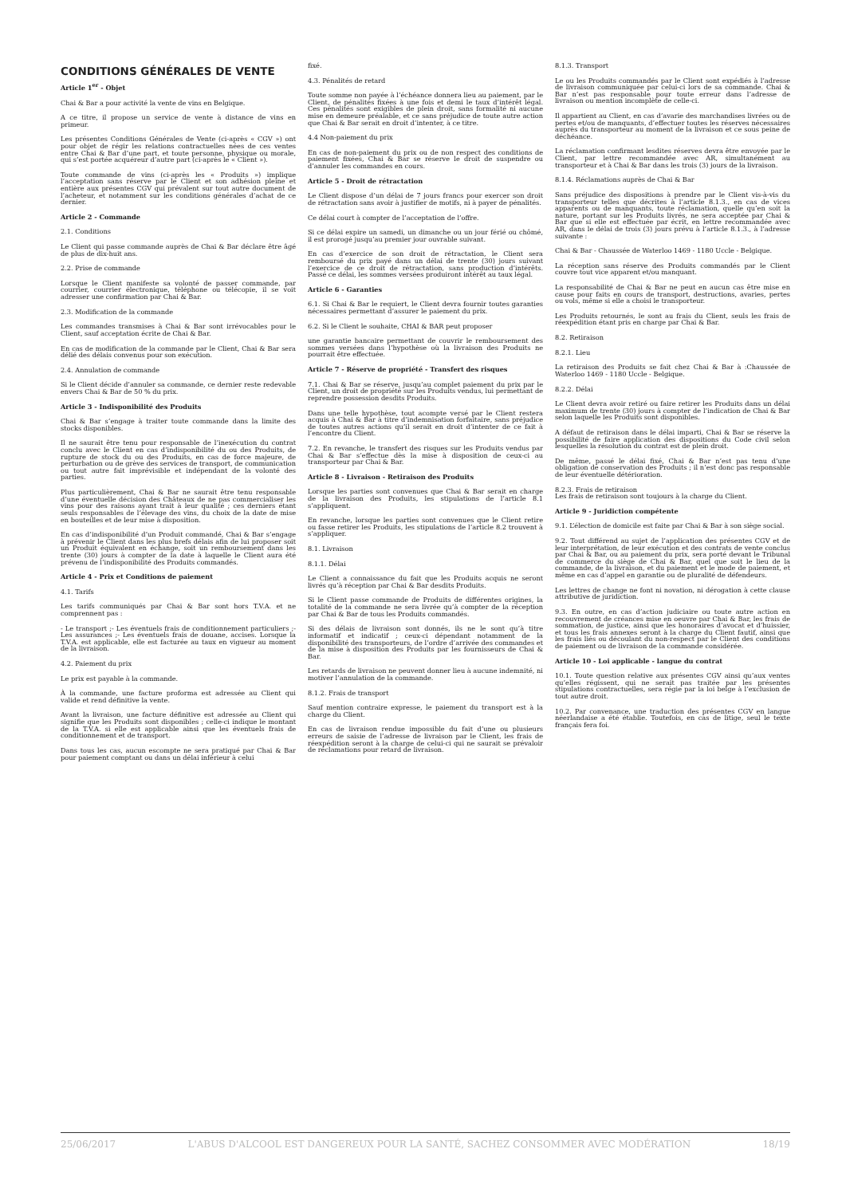CONDITIONS GÉNÉRALES DE VENTE
Article 1<sup>er</sup> - Objet
Chai & Bar a pour activité la vente de vins en Belgique.
A ce titre, il propose un service de vente à distance de vins en primeur.
Les présentes Conditions Générales de Vente (ci-après « CGV ») ont pour objet de régir les relations contractuelles nées de ces ventes entre Chai & Bar d’une part, et toute personne, physique ou morale, qui s’est portée acquéreur d’autre part (ci-après le « Client »).
Toute commande de vins (ci-après les « Produits ») implique l’acceptation sans réserve par le Client et son adhésion pleine et entière aux présentes CGV qui prévalent sur tout autre document de l’acheteur, et notamment sur les conditions générales d’achat de ce dernier.
Article 2 - Commande
2.1. Conditions
Le Client qui passe commande auprès de Chai & Bar déclare être âgé de plus de dix-huit ans.
2.2. Prise de commande
Lorsque le Client manifeste sa volonté de passer commande, par courrier, courrier électronique, téléphone ou télécopie, il se voit adresser une confirmation par Chai & Bar.
2.3. Modification de la commande
Les commandes transmises à Chai & Bar sont irrévocables pour le Client, sauf acceptation écrite de Chai & Bar.
En cas de modification de la commande par le Client, Chai & Bar sera délié des délais convenus pour son exécution.
2.4. Annulation de commande
Si le Client décide d’annuler sa commande, ce dernier reste redevable envers Chai & Bar de 50 % du prix.
Article 3 - Indisponibilité des Produits
Chai & Bar s’engage à traiter toute commande dans la limite des stocks disponibles.
Il ne saurait être tenu pour responsable de l’inexécution du contrat conclu avec le Client en cas d’indisponibilité du ou des Produits, de rupture de stock du ou des Produits, en cas de force majeure, de perturbation ou de grève des services de transport, de communication ou tout autre fait imprévisible et indépendant de la volonté des parties.
Plus particulièrement, Chai & Bar ne saurait être tenu responsable d’une éventuelle décision des Châteaux de ne pas commercialiser les vins pour des raisons ayant trait à leur qualité ; ces derniers étant seuls responsables de l’élevage des vins, du choix de la date de mise en bouteilles et de leur mise à disposition.
En cas d’indisponibilité d’un Produit commandé, Chai & Bar s’engage à prévenir le Client dans les plus brefs délais afin de lui proposer soit un Produit équivalent en échange, soit un remboursement dans les trente (30) jours à compter de la date à laquelle le Client aura été prévenu de l’indisponibilité des Produits commandés.
Article 4 - Prix et Conditions de paiement
4.1. Tarifs
Les tarifs communiqués par Chai & Bar sont hors T.V.A. et ne comprennent pas :
- Le transport ;- Les éventuels frais de conditionnement particuliers ;- Les assurances ;- Les éventuels frais de douane, accises. Lorsque la T.V.A. est applicable, elle est facturée au taux en vigueur au moment de la livraison.
4.2. Paiement du prix
Le prix est payable à la commande.
À la commande, une facture proforma est adressée au Client qui valide et rend définitive la vente.
Avant la livraison, une facture définitive est adressée au Client qui signifie que les Produits sont disponibles ; celle-ci indique le montant de la T.V.A. si elle est applicable ainsi que les éventuels frais de conditionnement et de transport.
Dans tous les cas, aucun escompte ne sera pratiqué par Chai & Bar pour paiement comptant ou dans un délai inférieur à celui
fixé.
4.3. Pénalités de retard
Toute somme non payée à l’échéance donnera lieu au paiement, par le Client, de pénalités fixées à une fois et demi le taux d’intérêt légal. Ces pénalités sont exigibles de plein droit, sans formalité ni aucune mise en demeure préalable, et ce sans préjudice de toute autre action que Chai & Bar serait en droit d’intenter, à ce titre.
4.4 Non-paiement du prix
En cas de non-paiement du prix ou de non respect des conditions de paiement fixées, Chai & Bar se réserve le droit de suspendre ou d’annuler les commandes en cours.
Article 5 - Droit de rétractation
Le Client dispose d’un délai de 7 jours francs pour exercer son droit de rétractation sans avoir à justifier de motifs, ni à payer de pénalités.
Ce délai court à compter de l’acceptation de l’offre.
Si ce délai expire un samedi, un dimanche ou un jour férié ou chômé, il est prorogé jusqu’au premier jour ouvrable suivant.
En cas d’exercice de son droit de rétractation, le Client sera remboursé du prix payé dans un délai de trente (30) jours suivant l’exercice de ce droit de rétractation, sans production d’intérêts. Passé ce délai, les sommes versées produiront intérêt au taux légal.
Article 6 - Garanties
6.1. Si Chai & Bar le requiert, le Client devra fournir toutes garanties nécessaires permettant d’assurer le paiement du prix.
6.2. Si le Client le souhaite, CHAI & BAR peut proposer
une garantie bancaire permettant de couvrir le remboursement des sommes versées dans l’hypothèse où la livraison des Produits ne pourrait être effectuée.
Article 7 - Réserve de propriété - Transfert des risques
7.1. Chai & Bar se réserve, jusqu’au complet paiement du prix par le Client, un droit de propriété sur les Produits vendus, lui permettant de reprendre possession desdits Produits.
Dans une telle hypothèse, tout acompte versé par le Client restera acquis à Chai & Bar à titre d’indemnisation forfaitaire, sans préjudice de toutes autres actions qu’il serait en droit d’intenter de ce fait à l’encontre du Client.
7.2. En revanche, le transfert des risques sur les Produits vendus par Chai & Bar s’effectue dès la mise à disposition de ceux-ci au transporteur par Chai & Bar.
Article 8 - Livraison - Retiraison des Produits
Lorsque les parties sont convenues que Chai & Bar serait en charge de la livraison des Produits, les stipulations de l’article 8.1 s’appliquent.
En revanche, lorsque les parties sont convenues que le Client retire ou fasse retirer les Produits, les stipulations de l’article 8.2 trouvent à s’appliquer.
8.1. Livraison
8.1.1. Délai
Le Client a connaissance du fait que les Produits acquis ne seront livrés qu’à réception par Chai & Bar desdits Produits.
Si le Client passe commande de Produits de différentes origines, la totalité de la commande ne sera livrée qu’à compter de la réception par Chai & Bar de tous les Produits commandés.
Si des délais de livraison sont donnés, ils ne le sont qu’à titre informatif et indicatif ; ceux-ci dépendant notamment de la disponibilité des transporteurs, de l’ordre d’arrivée des commandes et de la mise à disposition des Produits par les fournisseurs de Chai & Bar.
Les retards de livraison ne peuvent donner lieu à aucune indemnité, ni motiver l’annulation de la commande.
8.1.2. Frais de transport
Sauf mention contraire expresse, le paiement du transport est à la charge du Client.
En cas de livraison rendue impossible du fait d’une ou plusieurs erreurs de saisie de l’adresse de livraison par le Client, les frais de réexpédition seront à la charge de celui-ci qui ne saurait se prévaloir de réclamations pour retard de livraison.
8.1.3. Transport
Le ou les Produits commandés par le Client sont expédiés à l’adresse de livraison communiquée par celui-ci lors de sa commande. Chai & Bar n’est pas responsable pour toute erreur dans l’adresse de livraison ou mention incomplète de celle-ci.
Il appartient au Client, en cas d’avarie des marchandises livrées ou de pertes et/ou de manquants, d’effectuer toutes les réserves nécessaires auprès du transporteur au moment de la livraison et ce sous peine de déchéance.
La réclamation confirmant lesdites réserves devra être envoyée par le Client, par lettre recommandée avec AR, simultanément au transporteur et à Chai & Bar dans les trois (3) jours de la livraison.
8.1.4. Réclamations auprès de Chai & Bar
Sans préjudice des dispositions à prendre par le Client vis-à-vis du transporteur telles que décrites à l’article 8.1.3., en cas de vices apparents ou de manquants, toute réclamation, quelle qu’en soit la nature, portant sur les Produits livrés, ne sera acceptée par Chai & Bar que si elle est effectuée par écrit, en lettre recommandée avec AR, dans le délai de trois (3) jours prévu à l’article 8.1.3., à l’adresse suivante :
Chai & Bar - Chaussée de Waterloo 1469 - 1180 Uccle - Belgique.
La réception sans réserve des Produits commandés par le Client couvre tout vice apparent et/ou manquant.
La responsabilité de Chai & Bar ne peut en aucun cas être mise en cause pour faits en cours de transport, destructions, avaries, pertes ou vols, même si elle a choisi le transporteur.
Les Produits retournés, le sont au frais du Client, seuls les frais de réexpédition étant pris en charge par Chai & Bar.
8.2. Retiraison
8.2.1. Lieu
La retiraison des Produits se fait chez Chai & Bar à :Chaussée de Waterloo 1469 - 1180 Uccle - Belgique.
8.2.2. Délai
Le Client devra avoir retiré ou faire retirer les Produits dans un délai maximum de trente (30) jours à compter de l’indication de Chai & Bar selon laquelle les Produits sont disponibles.
A défaut de retiraison dans le délai imparti, Chai & Bar se réserve la possibilité de faire application des dispositions du Code civil selon lesquelles la résolution du contrat est de plein droit.
De même, passé le délai fixé, Chai & Bar n’est pas tenu d’une obligation de conservation des Produits ; il n’est donc pas responsable de leur éventuelle détérioration.
8.2.3. Frais de retiraison
Les frais de retiraison sont toujours à la charge du Client.
Article 9 - Juridiction compétente
9.1. L’élection de domicile est faite par Chai & Bar à son siège social.
9.2. Tout différend au sujet de l’application des présentes CGV et de leur interprétation, de leur exécution et des contrats de vente conclus par Chai & Bar, ou au paiement du prix, sera porté devant le Tribunal de commerce du siège de Chai & Bar, quel que soit le lieu de la commande, de la livraison, et du paiement et le mode de paiement, et même en cas d’appel en garantie ou de pluralité de défendeurs.
Les lettres de change ne font ni novation, ni dérogation à cette clause attributive de juridiction.
9.3. En outre, en cas d’action judiciaire ou toute autre action en recouvrement de créances mise en oeuvre par Chai & Bar, les frais de sommation, de justice, ainsi que les honoraires d’avocat et d’huissier, et tous les frais annexes seront à la charge du Client fautif, ainsi que les frais liés ou découlant du non-respect par le Client des conditions de paiement ou de livraison de la commande considérée.
Article 10 - Loi applicable - langue du contrat
10.1. Toute question relative aux présentes CGV ainsi qu’aux ventes qu’elles régissent, qui ne serait pas traitée par les présentes stipulations contractuelles, sera régie par la loi belge à l’exclusion de tout autre droit.
10.2. Par convenance, une traduction des présentes CGV en langue néerlandaise a été établie. Toutefois, en cas de litige, seul le texte français fera foi.
25/06/2017 L'ABUS D'ALCOOL EST DANGEREUX POUR LA SANTÉ, SACHEZ CONSOMMER AVEC MODÉRATION 18/19